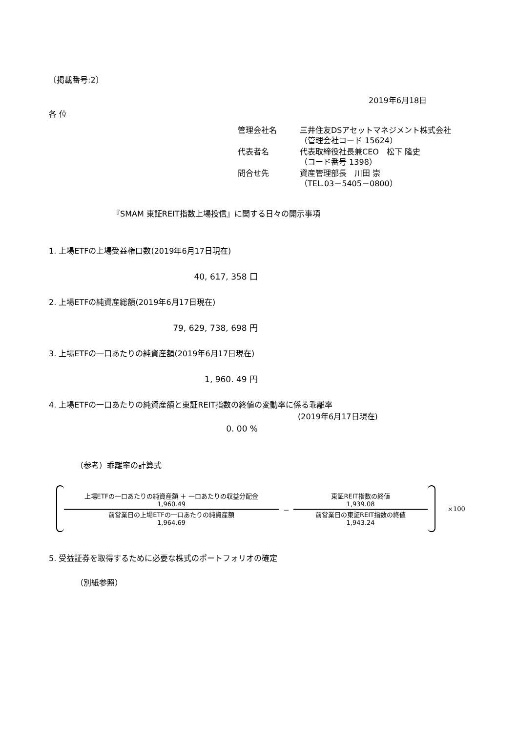〔掲載番号:2〕
2019年6月18日
各 位
| 管理会社名 | 三井住友DSアセットマネジメント株式会社 （管理会社コード 15624） |
| 代表者名 | 代表取締役社長兼CEO 松下 隆史 （コード番号 1398） |
| 問合せ先 | 資産管理部長 川田 崇 （TEL.03－5405－0800） |
『SMAM 東証REIT指数上場投信』に関する日々の開示事項
1. 上場ETFの上場受益権口数(2019年6月17日現在)
40, 617, 358 口
2. 上場ETFの純資産総額(2019年6月17日現在)
79, 629, 738, 698 円
3. 上場ETFの一口あたりの純資産額(2019年6月17日現在)
1, 960. 49 円
4. 上場ETFの一口あたりの純資産額と東証REIT指数の終値の変動率に係る乖離率
(2019年6月17日現在)
0. 00 %
（参考）乖離率の計算式
上場ETFの一口あたりの純資産額 ＋ 一口あたりの収益分配金
1,960.49
前営業日の上場ETFの一口あたりの純資産額
1,964.69
－
東証REIT指数の終値
1,939.08
前営業日の東証REIT指数の終値
1,943.24
×100
5. 受益証券を取得するために必要な株式のポートフォリオの確定
（別紙参照）